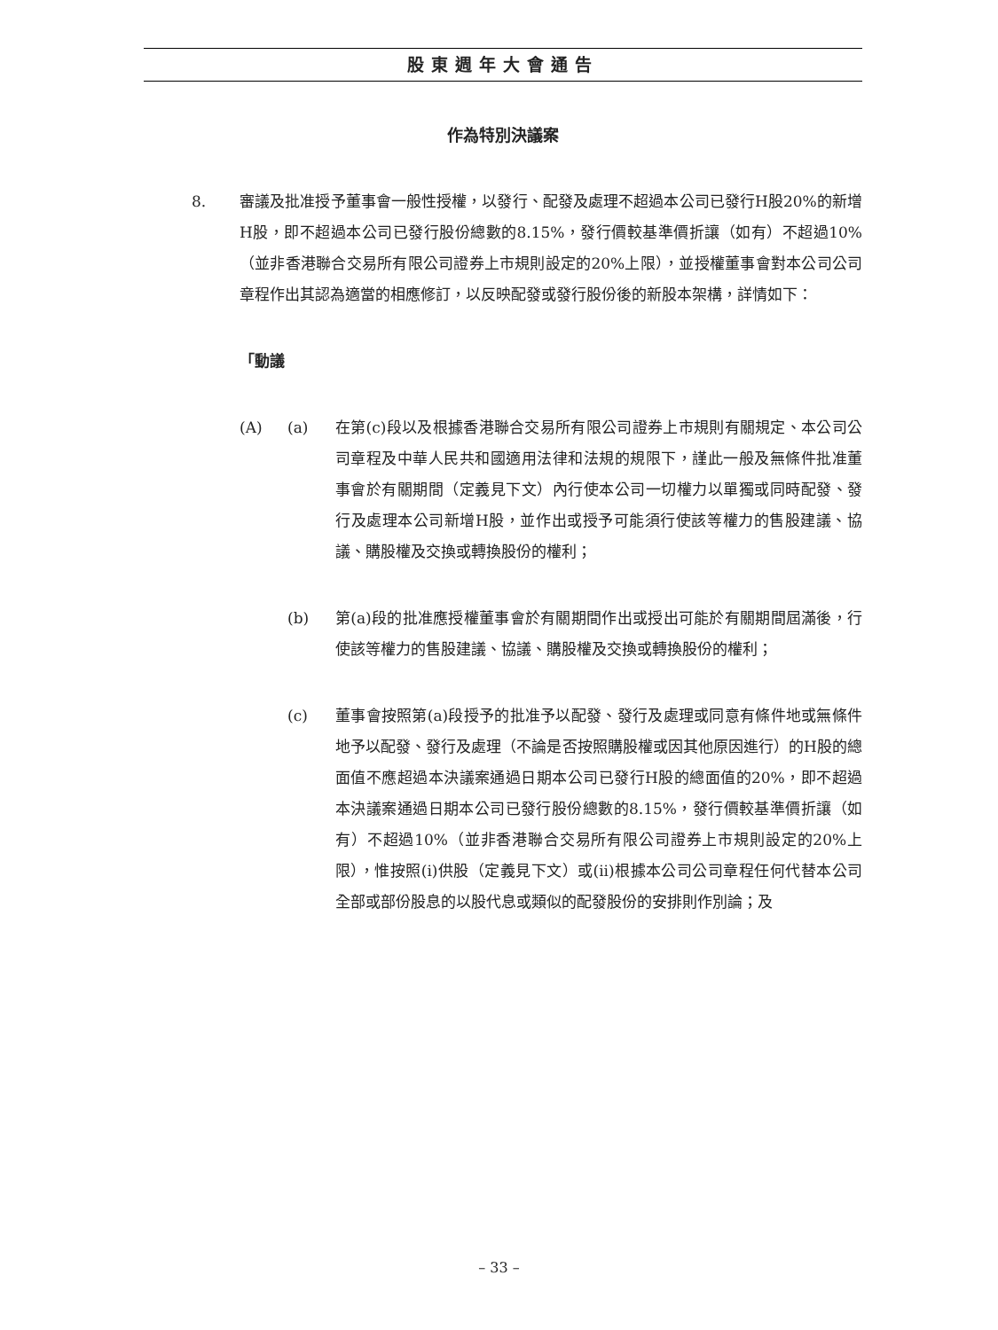股東週年大會通告
作為特別決議案
8. 審議及批准授予董事會一般性授權，以發行、配發及處理不超過本公司已發行H股20%的新增H股，即不超過本公司已發行股份總數的8.15%，發行價較基準價折讓（如有）不超過10%（並非香港聯合交易所有限公司證券上市規則設定的20%上限），並授權董事會對本公司公司章程作出其認為適當的相應修訂，以反映配發或發行股份後的新股本架構，詳情如下：
「動議
(A) (a) 在第(c)段以及根據香港聯合交易所有限公司證券上市規則有關規定、本公司公司章程及中華人民共和國適用法律和法規的規限下，謹此一般及無條件批准董事會於有關期間（定義見下文）內行使本公司一切權力以單獨或同時配發、發行及處理本公司新增H股，並作出或授予可能須行使該等權力的售股建議、協議、購股權及交換或轉換股份的權利；
(b) 第(a)段的批准應授權董事會於有關期間作出或授出可能於有關期間屆滿後，行使該等權力的售股建議、協議、購股權及交換或轉換股份的權利；
(c) 董事會按照第(a)段授予的批准予以配發、發行及處理或同意有條件地或無條件地予以配發、發行及處理（不論是否按照購股權或因其他原因進行）的H股的總面值不應超過本決議案通過日期本公司已發行H股的總面值的20%，即不超過本決議案通過日期本公司已發行股份總數的8.15%，發行價較基準價折讓（如有）不超過10%（並非香港聯合交易所有限公司證券上市規則設定的20%上限），惟按照(i)供股（定義見下文）或(ii)根據本公司公司章程任何代替本公司全部或部份股息的以股代息或類似的配發股份的安排則作別論；及
– 33 –